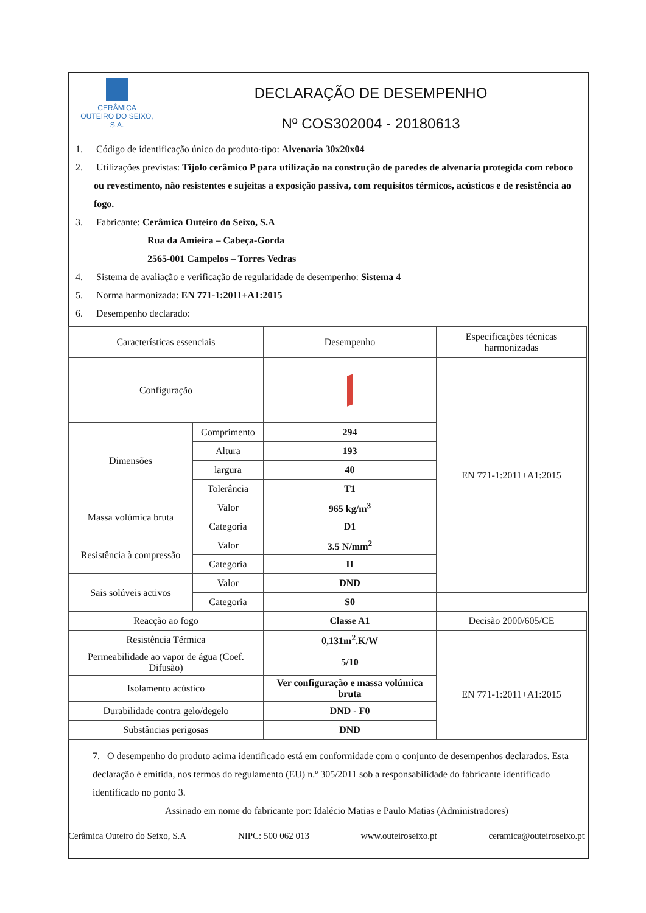CERÂMICA
OUTEIRO DO SEIXO, S.A.
DECLARAÇÃO DE DESEMPENHO
Nº COS302004 - 20180613
1. Código de identificação único do produto-tipo: Alvenaria 30x20x04
2. Utilizações previstas: Tijolo cerâmico P para utilização na construção de paredes de alvenaria protegida com reboco ou revestimento, não resistentes e sujeitas a exposição passiva, com requisitos térmicos, acústicos e de resistência ao fogo.
3. Fabricante: Cerâmica Outeiro do Seixo, S.A
Rua da Amieira – Cabeça-Gorda
2565-001 Campelos – Torres Vedras
4. Sistema de avaliação e verificação de regularidade de desempenho: Sistema 4
5. Norma harmonizada: EN 771-1:2011+A1:2015
6. Desempenho declarado:
| Características essenciais | | Desempenho | Especificações técnicas harmonizadas |
| --- | --- | --- | --- |
| Configuração | | | EN 771-1:2011+A1:2015 |
| Dimensões | Comprimento | 294 | |
| | Altura | 193 | |
| | largura | 40 | |
| | Tolerância | T1 | |
| Massa volúmica bruta | Valor | 965 kg/m<sup>3</sup> | |
| | Categoria | D1 | |
| Resistência à compressão | Valor | 3.5 N/mm<sup>2</sup> | |
| | Categoria | II | |
| Sais solúveis activos | Valor | DND | |
| | Categoria | S0 | |
| Reacção ao fogo | | Classe A1 | Decisão 2000/605/CE |
| Resistência Térmica | | 0,131m<sup>2</sup>.K/W | |
| Permeabilidade ao vapor de água (Coef. Difusão) | | 5/10 | EN 771-1:2011+A1:2015 |
| Isolamento acústico | | Ver configuração e massa volúmica bruta | |
| Durabilidade contra gelo/degelo | | DND - F0 | |
| Substâncias perigosas | | DND | |
7. O desempenho do produto acima identificado está em conformidade com o conjunto de desempenhos declarados. Esta declaração é emitida, nos termos do regulamento (EU) n.º 305/2011 sob a responsabilidade do fabricante identificado identificado no ponto 3.
Assinado em nome do fabricante por: Idalécio Matias e Paulo Matias (Administradores)
Cerâmica Outeiro do Seixo, S.A NIPC: 500 062 013 www.outeiroseixo.pt ceramica@outeiroseixo.pt